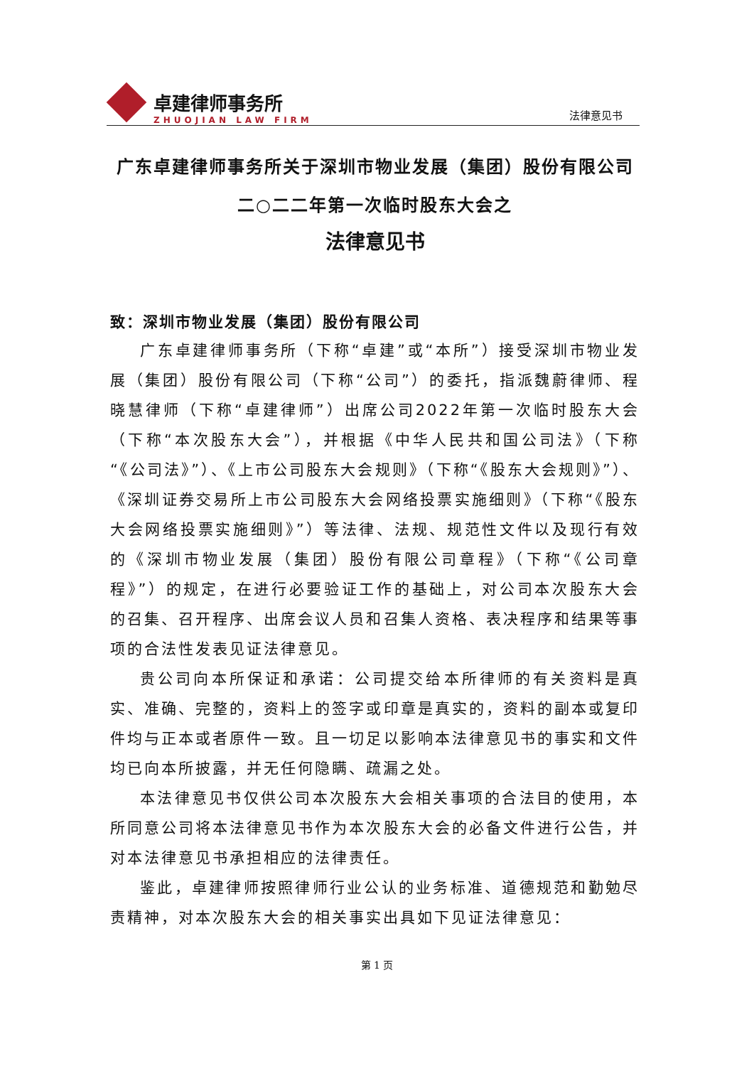卓建律师事务所
ZHUOJIAN LAW FIRM
法律意见书
广东卓建律师事务所关于深圳市物业发展（集团）股份有限公司
二○二二年第一次临时股东大会之
法律意见书
致：深圳市物业发展（集团）股份有限公司
广东卓建律师事务所（下称“卓建”或“本所”）接受深圳市物业发展（集团）股份有限公司（下称“公司”）的委托，指派魏蔚律师、程晓慧律师（下称“卓建律师”）出席公司2022年第一次临时股东大会（下称“本次股东大会”），并根据《中华人民共和国公司法》（下称“《公司法》”）、《上市公司股东大会规则》（下称“《股东大会规则》”）、《深圳证券交易所上市公司股东大会网络投票实施细则》（下称“《股东大会网络投票实施细则》”）等法律、法规、规范性文件以及现行有效的《深圳市物业发展（集团）股份有限公司章程》（下称“《公司章程》”）的规定，在进行必要验证工作的基础上，对公司本次股东大会的召集、召开程序、出席会议人员和召集人资格、表决程序和结果等事项的合法性发表见证法律意见。
贵公司向本所保证和承诺：公司提交给本所律师的有关资料是真实、准确、完整的，资料上的签字或印章是真实的，资料的副本或复印件均与正本或者原件一致。且一切足以影响本法律意见书的事实和文件均已向本所披露，并无任何隐瞒、疏漏之处。
本法律意见书仅供公司本次股东大会相关事项的合法目的使用，本所同意公司将本法律意见书作为本次股东大会的必备文件进行公告，并对本法律意见书承担相应的法律责任。
鉴此，卓建律师按照律师行业公认的业务标准、道德规范和勤勉尽责精神，对本次股东大会的相关事实出具如下见证法律意见：
第 1 页